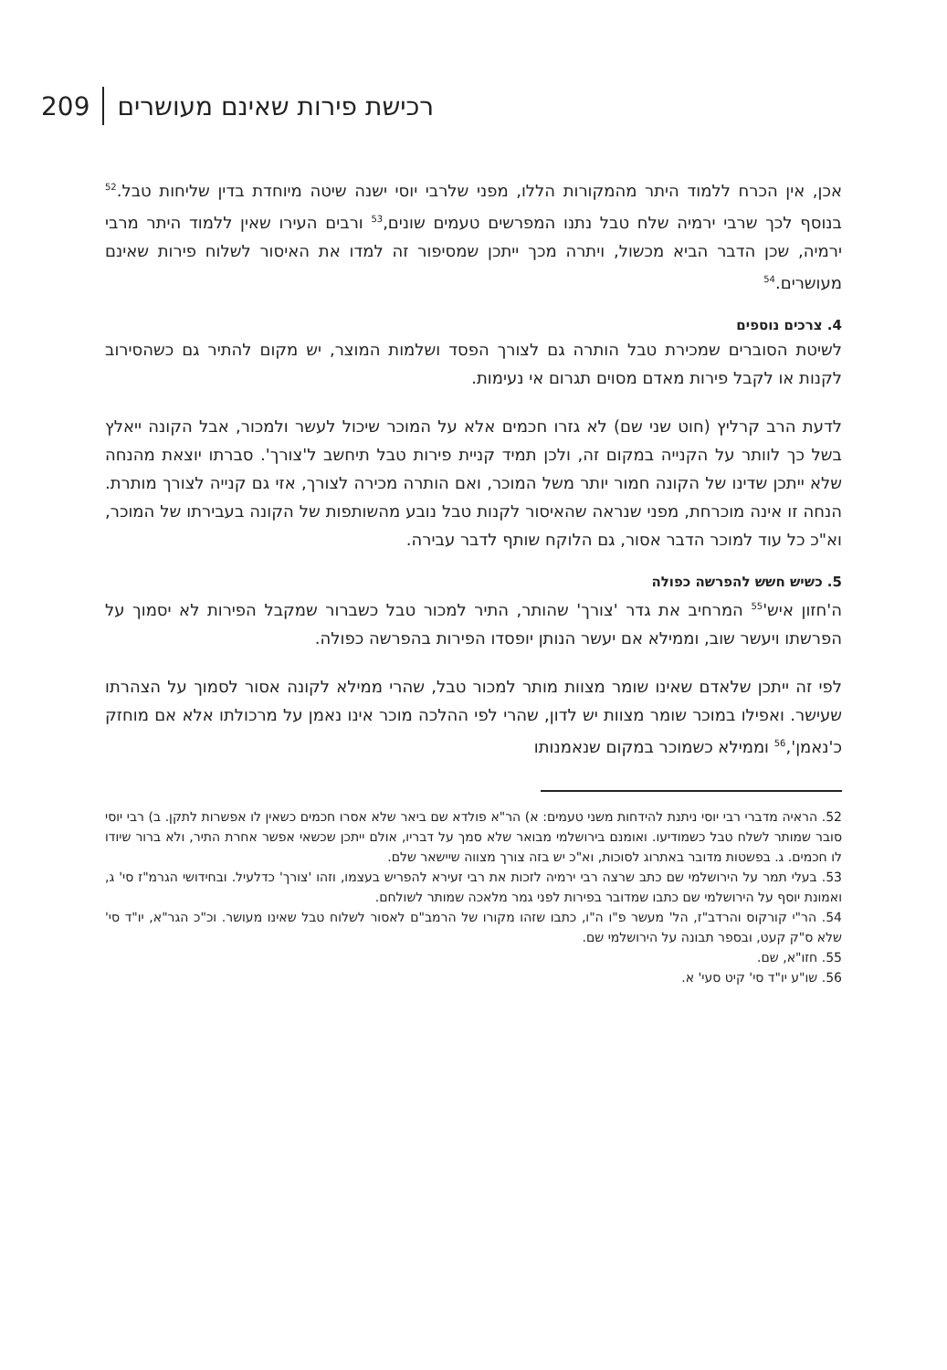209 רכישת פירות שאינם מעושרים
אכן, אין הכרח ללמוד היתר מהמקורות הללו, מפני שלרבי יוסי ישנה שיטה מיוחדת בדין שליחות טבל.<sup>52</sup> בנוסף לכך שרבי ירמיה שלח טבל נתנו המפרשים טעמים שונים,<sup>53</sup> ורבים העירו שאין ללמוד היתר מרבי ירמיה, שכן הדבר הביא מכשול, ויתרה מכך ייתכן שמסיפור זה למדו את האיסור לשלוח פירות שאינם מעושרים.<sup>54</sup>
4. צרכים נוספים
לשיטת הסוברים שמכירת טבל הותרה גם לצורך הפסד ושלמות המוצר, יש מקום להתיר גם כשהסירוב לקנות או לקבל פירות מאדם מסוים תגרום אי נעימות.
לדעת הרב קרליץ (חוט שני שם) לא גזרו חכמים אלא על המוכר שיכול לעשר ולמכור, אבל הקונה ייאלץ בשל כך לוותר על הקנייה במקום זה, ולכן תמיד קניית פירות טבל תיחשב ל'צורך'. סברתו יוצאת מהנחה שלא ייתכן שדינו של הקונה חמור יותר משל המוכר, ואם הותרה מכירה לצורך, אזי גם קנייה לצורך מותרת. הנחה זו אינה מוכרחת, מפני שנראה שהאיסור לקנות טבל נובע מהשותפות של הקונה בעבירתו של המוכר, וא"כ כל עוד למוכר הדבר אסור, גם הלוקח שותף לדבר עבירה.
5. כשיש חשש להפרשה כפולה
ה'חזון איש'<sup>55</sup> המרחיב את גדר 'צורך' שהותר, התיר למכור טבל כשברור שמקבל הפירות לא יסמוך על הפרשתו ויעשר שוב, וממילא אם יעשר הנותן יופסדו הפירות בהפרשה כפולה.
לפי זה ייתכן שלאדם שאינו שומר מצוות מותר למכור טבל, שהרי ממילא לקונה אסור לסמוך על הצהרתו שעישר. ואפילו במוכר שומר מצוות יש לדון, שהרי לפי ההלכה מוכר אינו נאמן על מרכולתו אלא אם מוחזק כ'נאמן',<sup>56</sup> וממילא כשמוכר במקום שנאמנותו
52. הראיה מדברי רבי יוסי ניתנת להידחות משני טעמים: א) הר"א פולדא שם ביאר שלא אסרו חכמים כשאין לו אפשרות לתקן. ב) רבי יוסי סובר שמותר לשלח טבל כשמודיעו. ואומנם בירושלמי מבואר שלא סמך על דבריו, אולם ייתכן שכשאי אפשר אחרת התיר, ולא ברור שיודו לו חכמים. ג. בפשטות מדובר באתרוג לסוכות, וא"כ יש בזה צורך מצווה שיישאר שלם.
53. בעלי תמר על הירושלמי שם כתב שרצה רבי ירמיה לזכות את רבי זעירא להפריש בעצמו, וזהו 'צורך' כדלעיל. ובחידושי הגרמ"ז סי' ג, ואמונת יוסף על הירושלמי שם כתבו שמדובר בפירות לפני גמר מלאכה שמותר לשולחם.
54. הר"י קורקוס והרדב"ז, הל' מעשר פ"ו ה"ו, כתבו שזהו מקורו של הרמב"ם לאסור לשלוח טבל שאינו מעושר. וכ"כ הגר"א, יו"ד סי' שלא ס"ק קעט, ובספר תבונה על הירושלמי שם.
55. חזו"א, שם.
56. שו"ע יו"ד סי' קיט סעי' א.